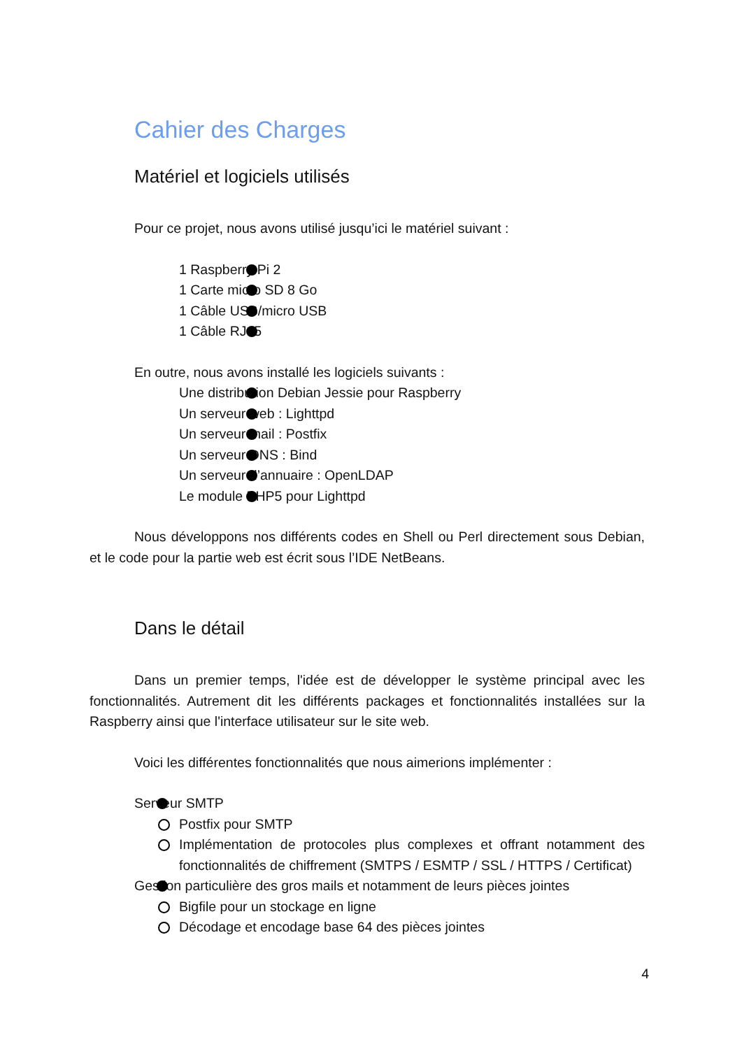Cahier des Charges
Matériel et logiciels utilisés
Pour ce projet, nous avons utilisé jusqu’ici le matériel suivant :
1 Raspberry Pi 2
1 Carte micro SD 8 Go
1 Câble USB/micro USB
1 Câble RJ45
En outre, nous avons installé les logiciels suivants :
Une distribution Debian Jessie pour Raspberry
Un serveur web : Lighttpd
Un serveur mail : Postfix
Un serveur DNS : Bind
Un serveur d’annuaire : OpenLDAP
Le module PHP5 pour Lighttpd
Nous développons nos différents codes en Shell ou Perl directement sous Debian, et le code pour la partie web est écrit sous l’IDE NetBeans.
Dans le détail
Dans un premier temps, l'idée est de développer le système principal avec les fonctionnalités. Autrement dit les différents packages et fonctionnalités installées sur la Raspberry ainsi que l'interface utilisateur sur le site web.
Voici les différentes fonctionnalités que nous aimerions implémenter :
Serveur SMTP
Postfix pour SMTP
Implémentation de protocoles plus complexes et offrant notamment des fonctionnalités de chiffrement (SMTPS / ESMTP / SSL / HTTPS / Certificat)
Gestion particulière des gros mails et notamment de leurs pièces jointes
Bigfile pour un stockage en ligne
Décodage et encodage base 64 des pièces jointes
4